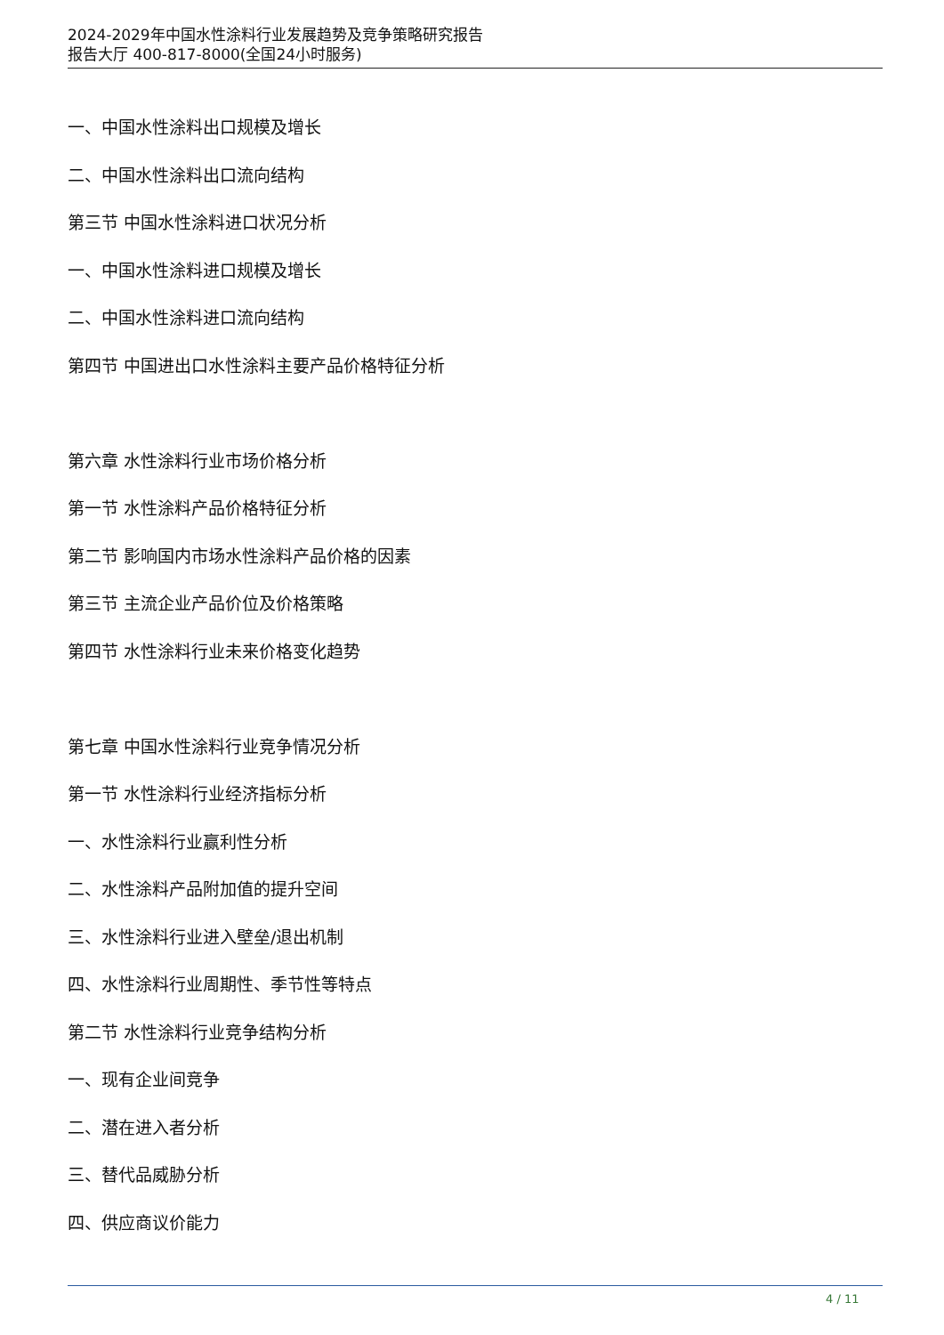2024-2029年中国水性涂料行业发展趋势及竞争策略研究报告
报告大厅 400-817-8000(全国24小时服务)
一、中国水性涂料出口规模及增长
二、中国水性涂料出口流向结构
第三节 中国水性涂料进口状况分析
一、中国水性涂料进口规模及增长
二、中国水性涂料进口流向结构
第四节 中国进出口水性涂料主要产品价格特征分析
第六章 水性涂料行业市场价格分析
第一节 水性涂料产品价格特征分析
第二节 影响国内市场水性涂料产品价格的因素
第三节 主流企业产品价位及价格策略
第四节 水性涂料行业未来价格变化趋势
第七章 中国水性涂料行业竞争情况分析
第一节 水性涂料行业经济指标分析
一、水性涂料行业赢利性分析
二、水性涂料产品附加值的提升空间
三、水性涂料行业进入壁垒/退出机制
四、水性涂料行业周期性、季节性等特点
第二节 水性涂料行业竞争结构分析
一、现有企业间竞争
二、潜在进入者分析
三、替代品威胁分析
四、供应商议价能力
4 / 11